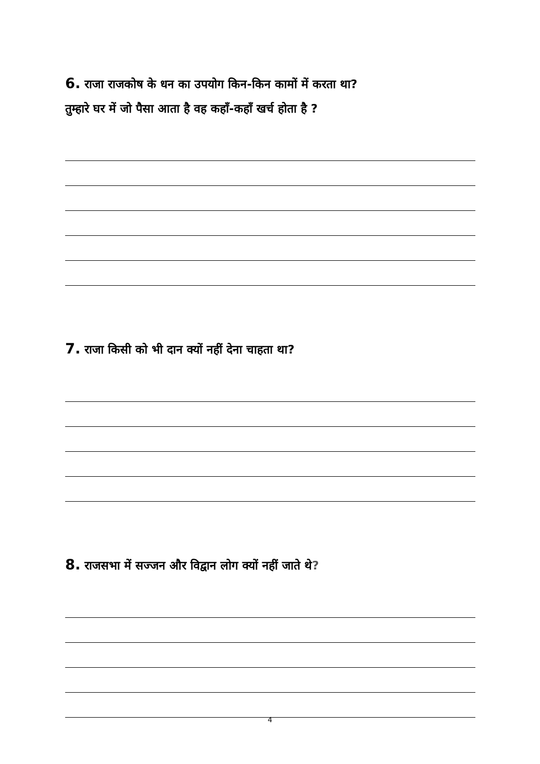6. राजा राजकोष के धन का उपयोग किन-किन कामों में करता था?
तुम्हारे घर में जो पैसा आता है वह कहाँ-कहाँ खर्च होता है ?
7. राजा किसी को भी दान क्यों नहीं देना चाहता था?
8. राजसभा में सज्जन और विद्वान लोग क्यों नहीं जाते थे?
4